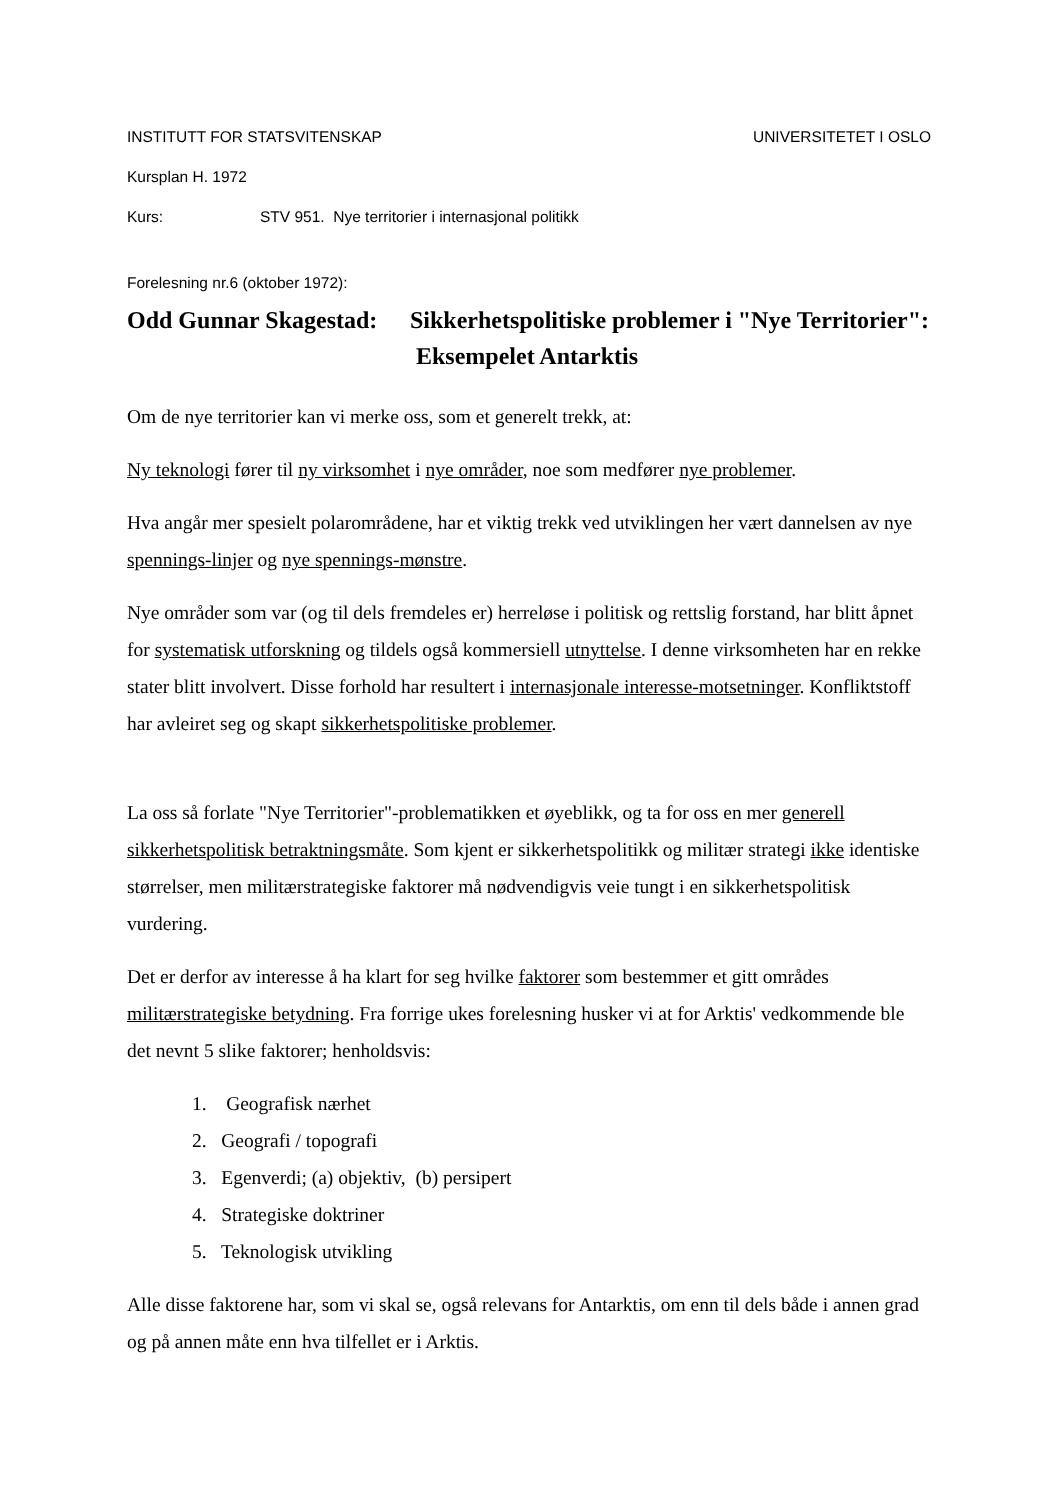INSTITUTT FOR STATSVITENSKAP UNIVERSITETET I OSLO
Kursplan H. 1972
Kurs: STV 951. Nye territorier i internasjonal politikk
Forelesning nr.6 (oktober 1972):
Odd Gunnar Skagestad: Sikkerhetspolitiske problemer i "Nye Territorier": Eksempelet Antarktis
Om de nye territorier kan vi merke oss, som et generelt trekk, at:
Ny teknologi fører til ny virksomhet i nye områder, noe som medfører nye problemer.
Hva angår mer spesielt polarområdene, har et viktig trekk ved utviklingen her vært dannelsen av nye spennings-linjer og nye spennings-mønstre.
Nye områder som var (og til dels fremdeles er) herreløse i politisk og rettslig forstand, har blitt åpnet for systematisk utforskning og tildels også kommersiell utnyttelse. I denne virksomheten har en rekke stater blitt involvert. Disse forhold har resultert i internasjonale interesse-motsetninger. Konfliktstoff har avleiret seg og skapt sikkerhetspolitiske problemer.
La oss så forlate "Nye Territorier"-problematikken et øyeblikk, og ta for oss en mer generell sikkerhetspolitisk betraktningsmåte. Som kjent er sikkerhetspolitikk og militær strategi ikke identiske størrelser, men militærstrategiske faktorer må nødvendigvis veie tungt i en sikkerhetspolitisk vurdering.
Det er derfor av interesse å ha klart for seg hvilke faktorer som bestemmer et gitt områdes militærstrategiske betydning. Fra forrige ukes forelesning husker vi at for Arktis' vedkommende ble det nevnt 5 slike faktorer; henholdsvis:
1. Geografisk nærhet
2. Geografi / topografi
3. Egenverdi; (a) objektiv, (b) persipert
4. Strategiske doktriner
5. Teknologisk utvikling
Alle disse faktorene har, som vi skal se, også relevans for Antarktis, om enn til dels både i annen grad og på annen måte enn hva tilfellet er i Arktis.